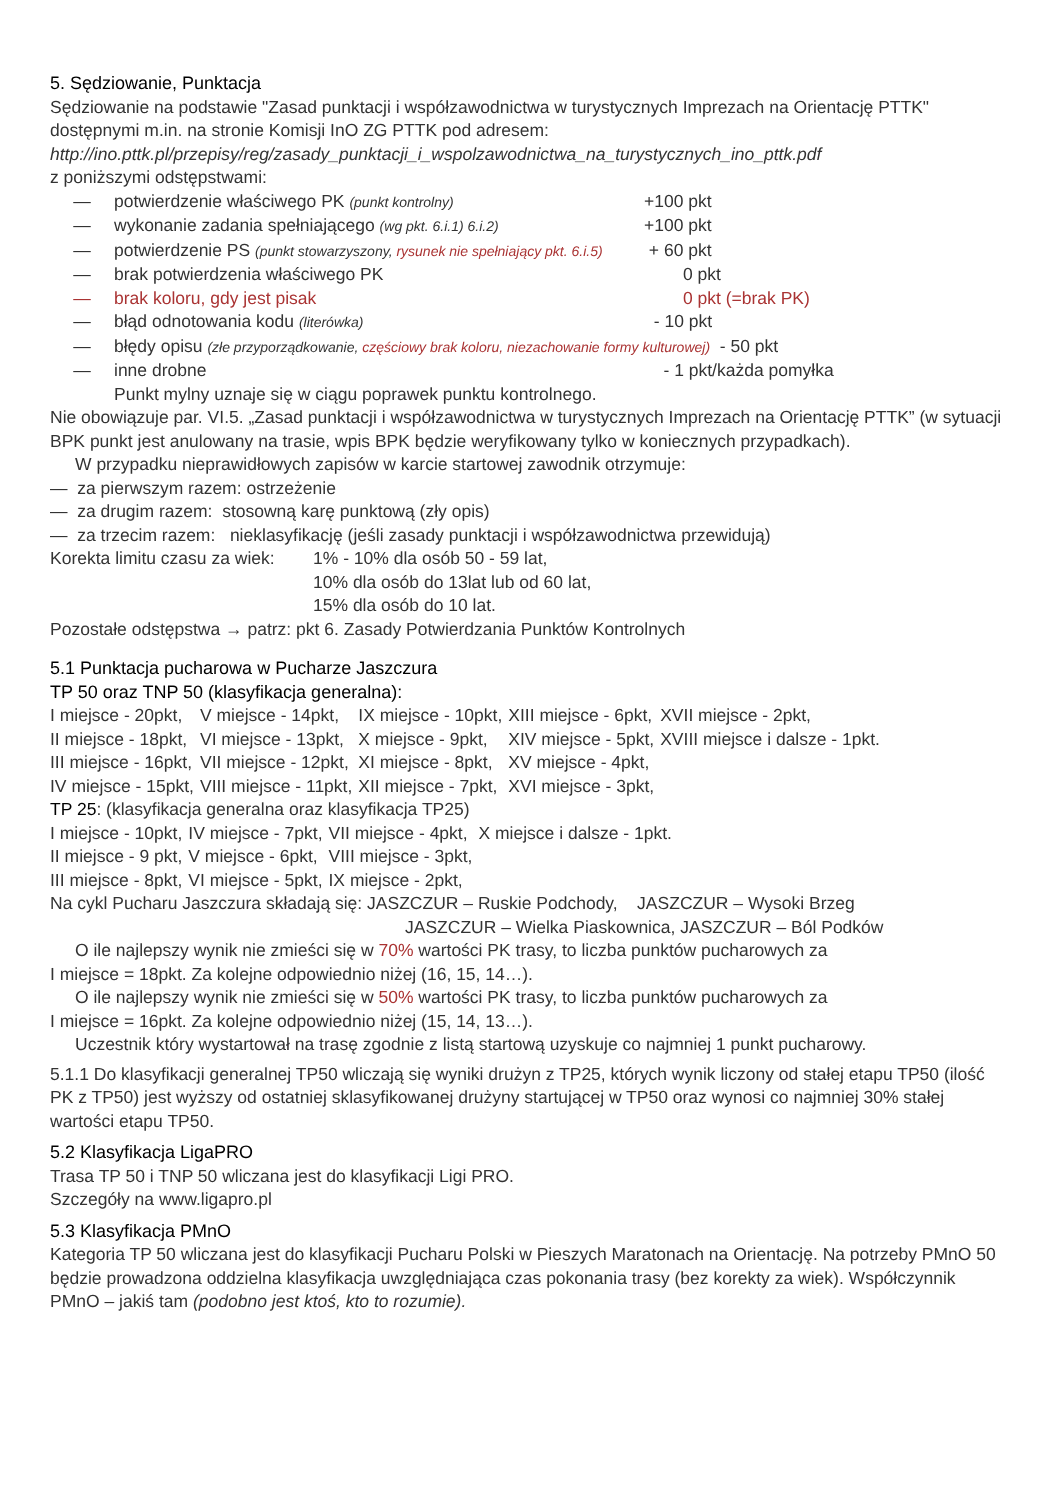5. Sędziowanie, Punktacja
Sędziowanie na podstawie "Zasad punktacji i współzawodnictwa w turystycznych Imprezach na Orientację PTTK" dostępnymi m.in. na stronie Komisji InO ZG PTTK pod adresem:
http://ino.pttk.pl/przepisy/reg/zasady_punktacji_i_wspolzawodnictwa_na_turystycznych_ino_pttk.pdf
z poniższymi odstępstwami:
— potwierdzenie właściwego PK (punkt kontrolny) +100 pkt
— wykonanie zadania spełniającego (wg pkt. 6.i.1) 6.i.2) +100 pkt
— potwierdzenie PS (punkt stowarzyszony, rysunek nie spełniający pkt. 6.i.5) + 60 pkt
— brak potwierdzenia właściwego PK 0 pkt
— brak koloru, gdy jest pisak 0 pkt (=brak PK)
— błąd odnotowania kodu (literówka) - 10 pkt
— błędy opisu (złe przyporządkowanie, częściowy brak koloru, niezachowanie formy kulturowej) - 50 pkt
— inne drobne - 1 pkt/każda pomyłka
Punkt mylny uznaje się w ciągu poprawek punktu kontrolnego.
Nie obowiązuje par. VI.5. „Zasad punktacji i współzawodnictwa w turystycznych Imprezach na Orientację PTTK” (w sytuacji BPK punkt jest anulowany na trasie, wpis BPK będzie weryfikowany tylko w koniecznych przypadkach).
W przypadku nieprawidłowych zapisów w karcie startowej zawodnik otrzymuje:
— za pierwszym razem: ostrzeżenie
— za drugim razem: stosowną karę punktową (zły opis)
— za trzecim razem: nieklasyfikację (jeśli zasady punktacji i współzawodnictwa przewidują)
Korekta limitu czasu za wiek: 1% - 10% dla osób 50 - 59 lat,
10% dla osób do 13lat lub od 60 lat,
15% dla osób do 10 lat.
Pozostałe odstępstwa → patrz: pkt 6. Zasady Potwierdzania Punktów Kontrolnych
5.1 Punktacja pucharowa w Pucharze Jaszczura
TP 50 oraz TNP 50 (klasyfikacja generalna):
| I miejsce - 20pkt, | V miejsce - 14pkt, | IX miejsce - 10pkt, | XIII miejsce - 6pkt, | XVII miejsce - 2pkt, |
| II miejsce - 18pkt, | VI miejsce - 13pkt, | X miejsce - 9pkt, | XIV miejsce - 5pkt, | XVIII miejsce i dalsze - 1pkt. |
| III miejsce - 16pkt, | VII miejsce - 12pkt, | XI miejsce - 8pkt, | XV miejsce - 4pkt, | |
| IV miejsce - 15pkt, | VIII miejsce - 11pkt, | XII miejsce - 7pkt, | XVI miejsce - 3pkt, | |
TP 25: (klasyfikacja generalna oraz klasyfikacja TP25)
| I miejsce - 10pkt, | IV miejsce - 7pkt, | VII miejsce - 4pkt, | X miejsce i dalsze - 1pkt. |
| II miejsce - 9 pkt, | V miejsce - 6pkt, | VIII miejsce - 3pkt, | |
| III miejsce - 8pkt, | VI miejsce - 5pkt, | IX miejsce - 2pkt, | |
Na cykl Pucharu Jaszczura składają się: JASZCZUR – Ruskie Podchody, JASZCZUR – Wysoki Brzeg
JASZCZUR – Wielka Piaskownica, JASZCZUR – Ból Podków
O ile najlepszy wynik nie zmieści się w 70% wartości PK trasy, to liczba punktów pucharowych za
I miejsce = 18pkt. Za kolejne odpowiednio niżej (16, 15, 14…).
O ile najlepszy wynik nie zmieści się w 50% wartości PK trasy, to liczba punktów pucharowych za
I miejsce = 16pkt. Za kolejne odpowiednio niżej (15, 14, 13…).
Uczestnik który wystartował na trasę zgodnie z listą startową uzyskuje co najmniej 1 punkt pucharowy.
5.1.1 Do klasyfikacji generalnej TP50 wliczają się wyniki drużyn z TP25, których wynik liczony od stałej etapu TP50 (ilość PK z TP50) jest wyższy od ostatniej sklasyfikowanej drużyny startującej w TP50 oraz wynosi co najmniej 30% stałej wartości etapu TP50.
5.2 Klasyfikacja LigaPRO
Trasa TP 50 i TNP 50 wliczana jest do klasyfikacji Ligi PRO.
Szczegóły na www.ligapro.pl
5.3 Klasyfikacja PMnO
Kategoria TP 50 wliczana jest do klasyfikacji Pucharu Polski w Pieszych Maratonach na Orientację. Na potrzeby PMnO 50 będzie prowadzona oddzielna klasyfikacja uwzględniająca czas pokonania trasy (bez korekty za wiek). Współczynnik PMnO – jakiś tam (podobno jest ktoś, kto to rozumie).